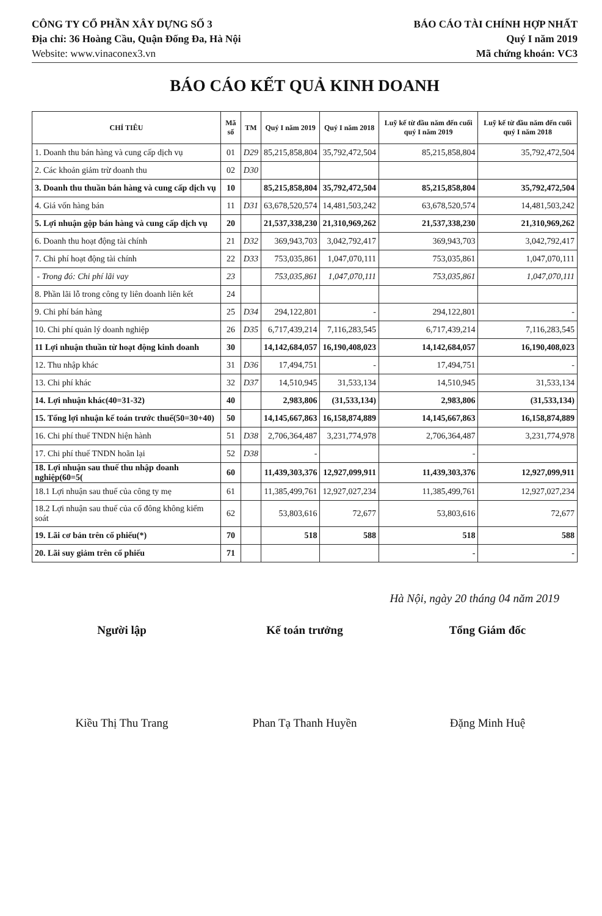CÔNG TY CỔ PHẦN XÂY DỰNG SỐ 3
Địa chỉ: 36 Hoàng Cầu, Quận Đống Đa, Hà Nội
Website: www.vinaconex3.vn
BÁO CÁO TÀI CHÍNH HỢP NHẤT
Quý I năm 2019
Mã chứng khoán: VC3
BÁO CÁO KẾT QUẢ KINH DOANH
| CHỈ TIÊU | Mã số | TM | Quý I năm 2019 | Quý I năm 2018 | Luỹ kế từ đầu năm đến cuối quý I năm 2019 | Luỹ kế từ đầu năm đến cuối quý I năm 2018 |
| --- | --- | --- | --- | --- | --- | --- |
| 1. Doanh thu bán hàng và cung cấp dịch vụ | 01 | D29 | 85,215,858,804 | 35,792,472,504 | 85,215,858,804 | 35,792,472,504 |
| 2. Các khoản giảm trừ doanh thu | 02 | D30 | | | | |
| 3. Doanh thu thuần bán hàng và cung cấp dịch vụ | 10 | | 85,215,858,804 | 35,792,472,504 | 85,215,858,804 | 35,792,472,504 |
| 4. Giá vốn hàng bán | 11 | D31 | 63,678,520,574 | 14,481,503,242 | 63,678,520,574 | 14,481,503,242 |
| 5. Lợi nhuận gộp bán hàng và cung cấp dịch vụ | 20 | | 21,537,338,230 | 21,310,969,262 | 21,537,338,230 | 21,310,969,262 |
| 6. Doanh thu hoạt động tài chính | 21 | D32 | 369,943,703 | 3,042,792,417 | 369,943,703 | 3,042,792,417 |
| 7. Chi phí hoạt động tài chính | 22 | D33 | 753,035,861 | 1,047,070,111 | 753,035,861 | 1,047,070,111 |
| - Trong đó: Chi phí lãi vay | 23 | | 753,035,861 | 1,047,070,111 | 753,035,861 | 1,047,070,111 |
| 8. Phần lãi lỗ trong công ty liên doanh liên kết | 24 | | | | | |
| 9. Chi phí bán hàng | 25 | D34 | 294,122,801 | - | 294,122,801 | - |
| 10. Chi phí quản lý doanh nghiệp | 26 | D35 | 6,717,439,214 | 7,116,283,545 | 6,717,439,214 | 7,116,283,545 |
| 11 Lợi nhuận thuần từ hoạt động kinh doanh | 30 | | 14,142,684,057 | 16,190,408,023 | 14,142,684,057 | 16,190,408,023 |
| 12. Thu nhập khác | 31 | D36 | 17,494,751 | - | 17,494,751 | - |
| 13. Chi phí khác | 32 | D37 | 14,510,945 | 31,533,134 | 14,510,945 | 31,533,134 |
| 14. Lợi nhuận khác(40=31-32) | 40 | | 2,983,806 | (31,533,134) | 2,983,806 | (31,533,134) |
| 15. Tổng lợi nhuận kế toán trước thuế(50=30+40) | 50 | | 14,145,667,863 | 16,158,874,889 | 14,145,667,863 | 16,158,874,889 |
| 16. Chi phí thuế TNDN hiện hành | 51 | D38 | 2,706,364,487 | 3,231,774,978 | 2,706,364,487 | 3,231,774,978 |
| 17. Chi phí thuế TNDN hoãn lại | 52 | D38 | - | | - | |
| 18. Lợi nhuận sau thuế thu nhập doanh nghiệp(60=5( | 60 | | 11,439,303,376 | 12,927,099,911 | 11,439,303,376 | 12,927,099,911 |
| 18.1 Lợi nhuận sau thuế của công ty mẹ | 61 | | 11,385,499,761 | 12,927,027,234 | 11,385,499,761 | 12,927,027,234 |
| 18.2 Lợi nhuận sau thuế của cổ đông không kiểm soát | 62 | | 53,803,616 | 72,677 | 53,803,616 | 72,677 |
| 19. Lãi cơ bản trên cổ phiếu(*) | 70 | | 518 | 588 | 518 | 588 |
| 20. Lãi suy giảm trên cổ phiếu | 71 | | | | - | - |
Hà Nội, ngày 20 tháng 04 năm 2019
Người lập
Kiều Thị Thu Trang
Kế toán trưởng
Phan Tạ Thanh Huyền
Tổng Giám đốc
Đặng Minh Huệ